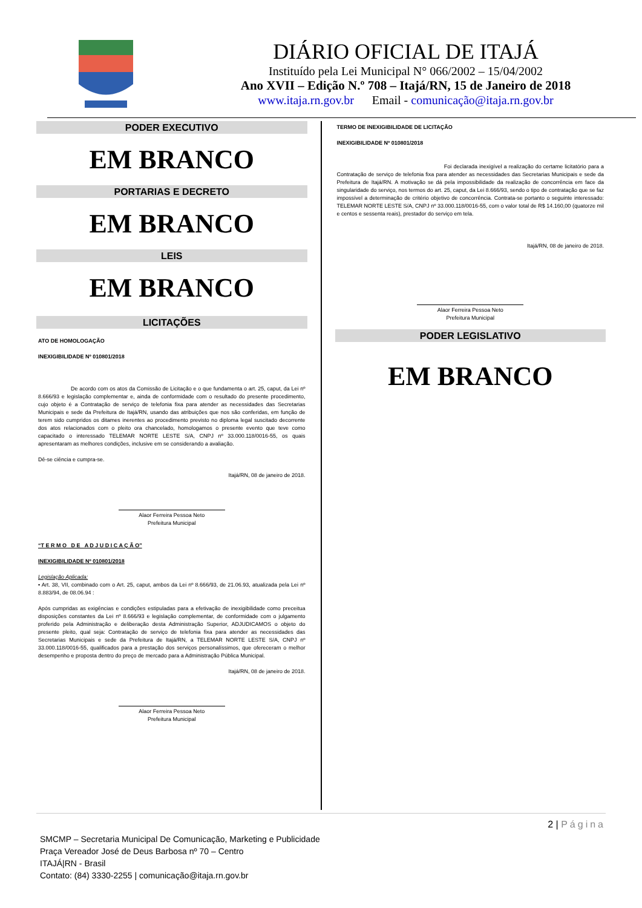DIÁRIO OFICIAL DE ITAJÁ
Instituído pela Lei Municipal N° 066/2002 – 15/04/2002
Ano XVII – Edição N.º 708 – Itajá/RN, 15 de Janeiro de 2018
www.itaja.rn.gov.br Email - comunicação@itaja.rn.gov.br
PODER EXECUTIVO
EM BRANCO
PORTARIAS E DECRETO
EM BRANCO
LEIS
EM BRANCO
LICITAÇÕES
ATO DE HOMOLOGAÇÃO
INEXIGIBILIDADE Nº 010801/2018
De acordo com os atos da Comissão de Licitação e o que fundamenta o art. 25, caput, da Lei nº 8.666/93 e legislação complementar e, ainda de conformidade com o resultado do presente procedimento, cujo objeto é a Contratação de serviço de telefonia fixa para atender as necessidades das Secretarias Municipais e sede da Prefeitura de Itajá/RN, usando das atribuições que nos são conferidas, em função de terem sido cumpridos os ditames inerentes ao procedimento previsto no diploma legal suscitado decorrente dos atos relacionados com o pleito ora chancelado, homologamos o presente evento que teve como capacitado o interessado TELEMAR NORTE LESTE S/A, CNPJ nº 33.000.118/0016-55, os quais apresentaram as melhores condições, inclusive em se considerando a avaliação.
Dê-se ciência e cumpra-se.
Itajá/RN, 08 de janeiro de 2018.
Alaor Ferreira Pessoa Neto
Prefeitura Municipal
“T E R M O D E A D J U D I C A Ç Ã O”
INEXIGIBILIDADE Nº 010801/2018
Legislação Aplicada:
• Art. 38, VII, combinado com o Art. 25, caput, ambos da Lei nº 8.666/93, de 21.06.93, atualizada pela Lei nº 8.883/94, de 08.06.94 :
Após cumpridas as exigências e condições estipuladas para a efetivação de inexigibilidade como preceitua disposições constantes da Lei nº 8.666/93 e legislação complementar, de conformidade com o julgamento proferido pela Administração e deliberação desta Administração Superior, ADJUDICAMOS o objeto do presente pleito, qual seja: Contratação de serviço de telefonia fixa para atender as necessidades das Secretarias Municipais e sede da Prefeitura de Itajá/RN, a TELEMAR NORTE LESTE S/A, CNPJ nº 33.000.118/0016-55, qualificados para a prestação dos serviços personalíssimos, que ofereceram o melhor desempenho e proposta dentro do preço de mercado para a Administração Pública Municipal.
Itajá/RN, 08 de janeiro de 2018.
Alaor Ferreira Pessoa Neto
Prefeitura Municipal
TERMO DE INEXIGIBILIDADE DE LICITAÇÃO
INEXIGIBILIDADE Nº 010801/2018
Foi declarada inexigível a realização do certame licitatório para a Contratação de serviço de telefonia fixa para atender as necessidades das Secretarias Municipais e sede da Prefeitura de Itajá/RN. A motivação se dá pela impossibilidade da realização de concorrência em face da singularidade do serviço, nos termos do art. 25, caput, da Lei 8.666/93, sendo o tipo de contratação que se faz impossível a determinação de critério objetivo de concorrência. Contrata-se portanto o seguinte interessado: TELEMAR NORTE LESTE S/A, CNPJ nº 33.000.118/0016-55, com o valor total de R$ 14.160,00 (quatorze mil e centos e sessenta reais), prestador do serviço em tela.
Itajá/RN, 08 de janeiro de 2018.
Alaor Ferreira Pessoa Neto
Prefeitura Municipal
PODER LEGISLATIVO
EM BRANCO
2 | Página
SMCMP – Secretaria Municipal De Comunicação, Marketing e Publicidade
Praça Vereador José de Deus Barbosa nº 70 – Centro
ITAJÁ|RN - Brasil
Contato: (84) 3330-2255 | comunicação@itaja.rn.gov.br